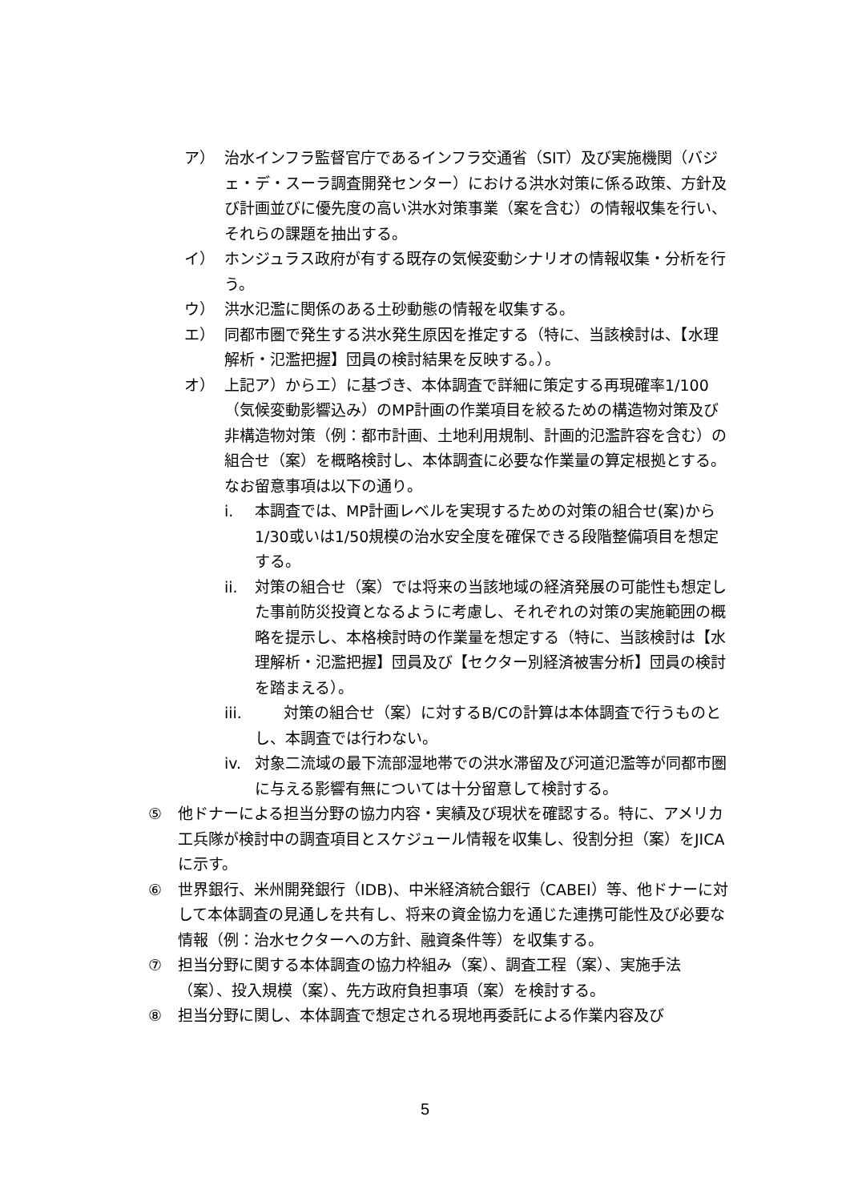ア） 治水インフラ監督官庁であるインフラ交通省（SIT）及び実施機関（バジェ・デ・スーラ調査開発センター）における洪水対策に係る政策、方針及び計画並びに優先度の高い洪水対策事業（案を含む）の情報収集を行い、それらの課題を抽出する。
イ） ホンジュラス政府が有する既存の気候変動シナリオの情報収集・分析を行う。
ウ） 洪水氾濫に関係のある土砂動態の情報を収集する。
エ） 同都市圏で発生する洪水発生原因を推定する（特に、当該検討は、【水理解析・氾濫把握】団員の検討結果を反映する。）。
オ） 上記ア）からエ）に基づき、本体調査で詳細に策定する再現確率1/100（気候変動影響込み）のMP計画の作業項目を絞るための構造物対策及び非構造物対策（例：都市計画、土地利用規制、計画的氾濫許容を含む）の組合せ（案）を概略検討し、本体調査に必要な作業量の算定根拠とする。なお留意事項は以下の通り。
i. 本調査では、MP計画レベルを実現するための対策の組合せ(案)から1/30或いは1/50規模の治水安全度を確保できる段階整備項目を想定する。
ii. 対策の組合せ（案）では将来の当該地域の経済発展の可能性も想定した事前防災投資となるように考慮し、それぞれの対策の実施範囲の概略を提示し、本格検討時の作業量を想定する（特に、当該検討は【水理解析・氾濫把握】団員及び【セクター別経済被害分析】団員の検討を踏まえる）。
iii. 対策の組合せ（案）に対するB/Cの計算は本体調査で行うものとし、本調査では行わない。
iv. 対象二流域の最下流部湿地帯での洪水滞留及び河道氾濫等が同都市圏に与える影響有無については十分留意して検討する。
⑤ 他ドナーによる担当分野の協力内容・実績及び現状を確認する。特に、アメリカ工兵隊が検討中の調査項目とスケジュール情報を収集し、役割分担（案）をJICAに示す。
⑥ 世界銀行、米州開発銀行（IDB)、中米経済統合銀行（CABEI）等、他ドナーに対して本体調査の見通しを共有し、将来の資金協力を通じた連携可能性及び必要な情報（例：治水セクターへの方針、融資条件等）を収集する。
⑦ 担当分野に関する本体調査の協力枠組み（案）、調査工程（案）、実施手法（案）、投入規模（案）、先方政府負担事項（案）を検討する。
⑧ 担当分野に関し、本体調査で想定される現地再委託による作業内容及び
5